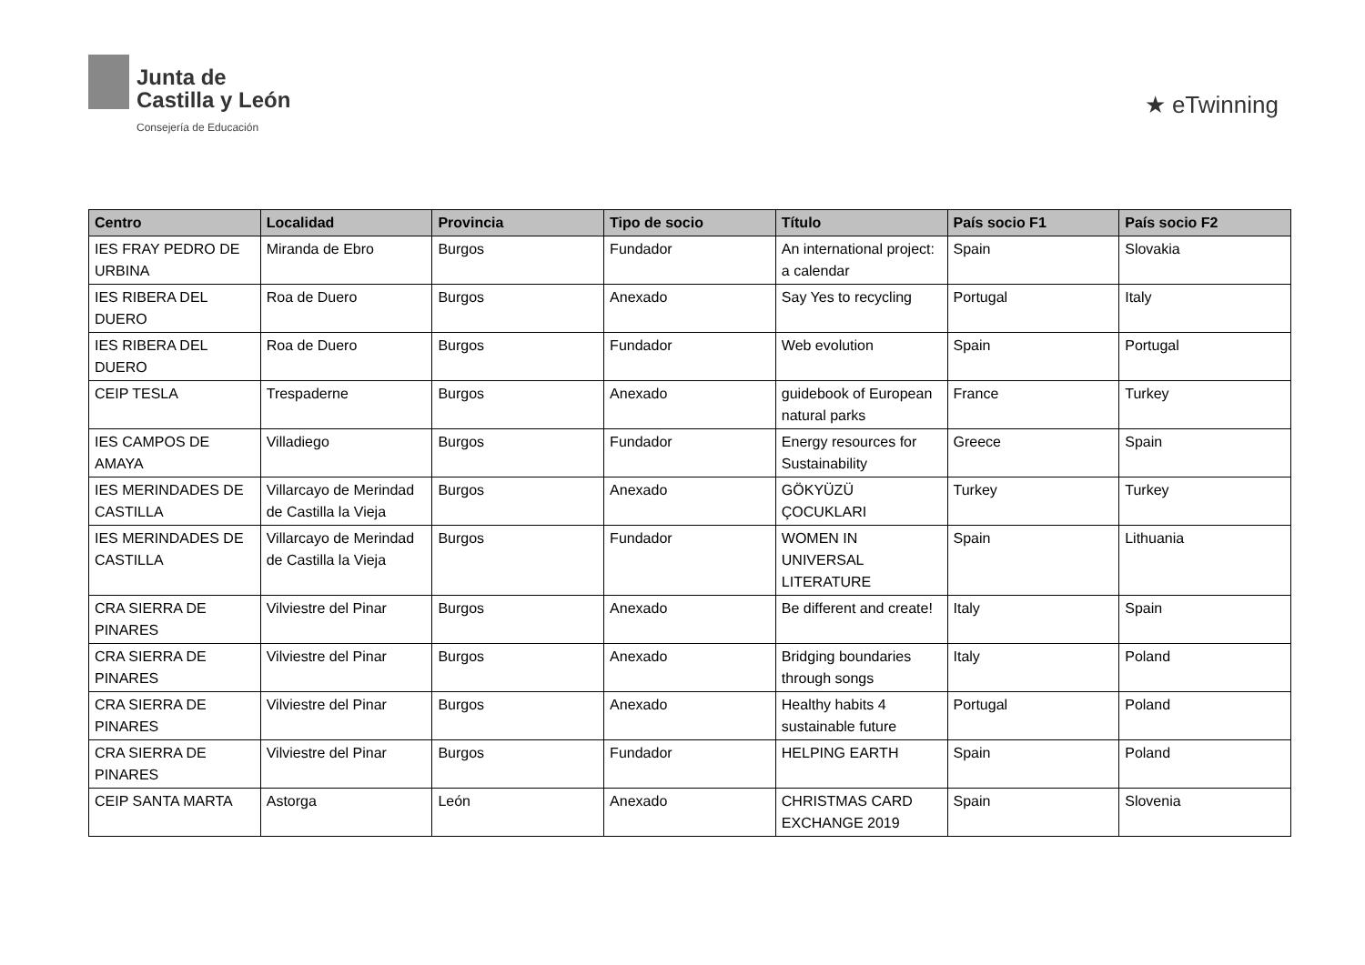Junta de
Castilla y León
Consejería de Educación
★ eTwinning
| Centro | Localidad | Provincia | Tipo de socio | Título | País socio F1 | País socio F2 |
| --- | --- | --- | --- | --- | --- | --- |
| IES FRAY PEDRO DE URBINA | Miranda de Ebro | Burgos | Fundador | An international project: a calendar | Spain | Slovakia |
| IES RIBERA DEL DUERO | Roa de Duero | Burgos | Anexado | Say Yes to recycling | Portugal | Italy |
| IES RIBERA DEL DUERO | Roa de Duero | Burgos | Fundador | Web evolution | Spain | Portugal |
| CEIP TESLA | Trespaderne | Burgos | Anexado | guidebook of European natural parks | France | Turkey |
| IES CAMPOS DE AMAYA | Villadiego | Burgos | Fundador | Energy resources for Sustainability | Greece | Spain |
| IES MERINDADES DE CASTILLA | Villarcayo de Merindad de Castilla la Vieja | Burgos | Anexado | GÖKYÜZÜ ÇOCUKLARI | Turkey | Turkey |
| IES MERINDADES DE CASTILLA | Villarcayo de Merindad de Castilla la Vieja | Burgos | Fundador | WOMEN IN UNIVERSAL LITERATURE | Spain | Lithuania |
| CRA SIERRA DE PINARES | Vilviestre del Pinar | Burgos | Anexado | Be different and create! | Italy | Spain |
| CRA SIERRA DE PINARES | Vilviestre del Pinar | Burgos | Anexado | Bridging boundaries through songs | Italy | Poland |
| CRA SIERRA DE PINARES | Vilviestre del Pinar | Burgos | Anexado | Healthy habits 4 sustainable future | Portugal | Poland |
| CRA SIERRA DE PINARES | Vilviestre del Pinar | Burgos | Fundador | HELPING EARTH | Spain | Poland |
| CEIP SANTA MARTA | Astorga | León | Anexado | CHRISTMAS CARD EXCHANGE 2019 | Spain | Slovenia |